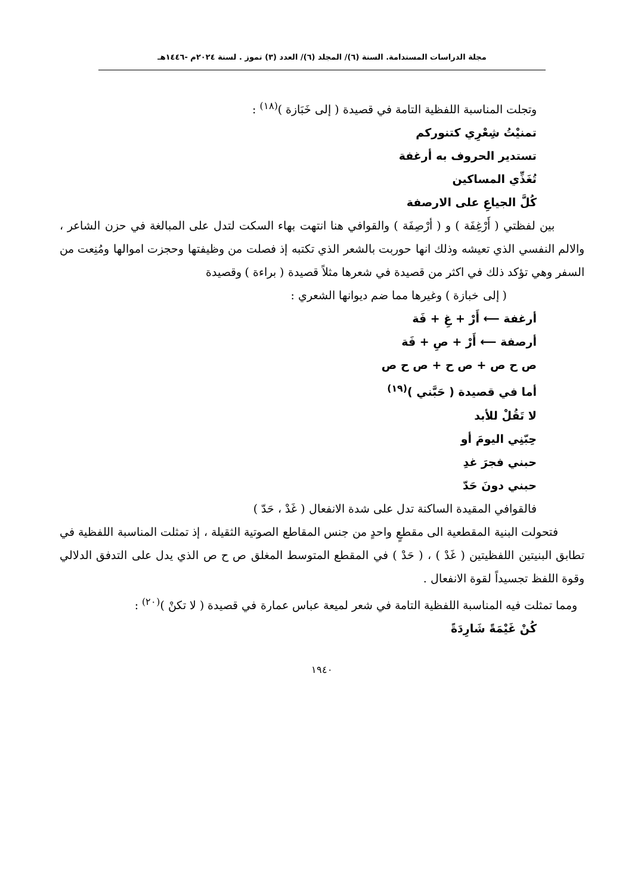مجلة الدراسات المستدامة. السنة (٦)/ المجلد (٦)/ العدد (٣) تموز . لسنة ٢٠٢٤م -١٤٤٦هـ
وتجلت المناسبة اللفظية التامة في قصيدة ( إلى خَبَازة )<sup>(١٨)</sup> :
تمنيْتُ شِعْرِي كتنوركم
تستدير الحروف به أرغفة
تُغَذِّي المساكين
كُلَّ الجياعِ على الارصفة
بين لفظتي ( أَرْغِفَة ) و ( أرْصِفَة ) والقوافي هنا انتهت بهاء السكت لتدل على المبالغة في حزن الشاعر ، والالم النفسي الذي تعيشه وذلك انها حوربت بالشعر الذي تكتبه إذ فصلت من وظيفتها وحجزت اموالها ومُنِعت من السفر وهي تؤكد ذلك في اكثر من قصيدة في شعرها مثلاً قصيدة ( براءة ) وقصيدة
( إلى خبازة ) وغيرها مما ضم ديوانها الشعري :
أرغفة ⟵ أَرْ + غِ + فَة
أرصفة ⟵ أَرْ + صِ + فَة
ص ح ص + ص ح + ص ح ص
أما في قصيدة ( حَبَّني )<sup>(١٩)</sup>
لا تَقُلْ للأبد
حِبّنِي اليومَ أو
حبني فجرَ غدِ
حبني دونَ حَدّ
فالقوافي المقيدة الساكنة تدل على شدة الانفعال ( غَدْ ، حَدّ )
فتحولت البنية المقطعية الى مقطعٍ واحدٍ من جنس المقاطع الصوتية الثقيلة ، إذ تمثلت المناسبة اللفظية في تطابق البنيتين اللفظيتين ( غَدْ ) ، ( حَدْ ) في المقطع المتوسط المغلق ص ح ص الذي يدل على التدفق الدلالي وقوة اللفظ تجسيداً لقوة الانفعال .
ومما تمثلت فيه المناسبة اللفظية التامة في شعر لميعة عباس عمارة في قصيدة ( لا تكنْ )<sup>(٢٠)</sup> :
كُنْ غَيْمَةً شَارِدَةً
١٩٤٠